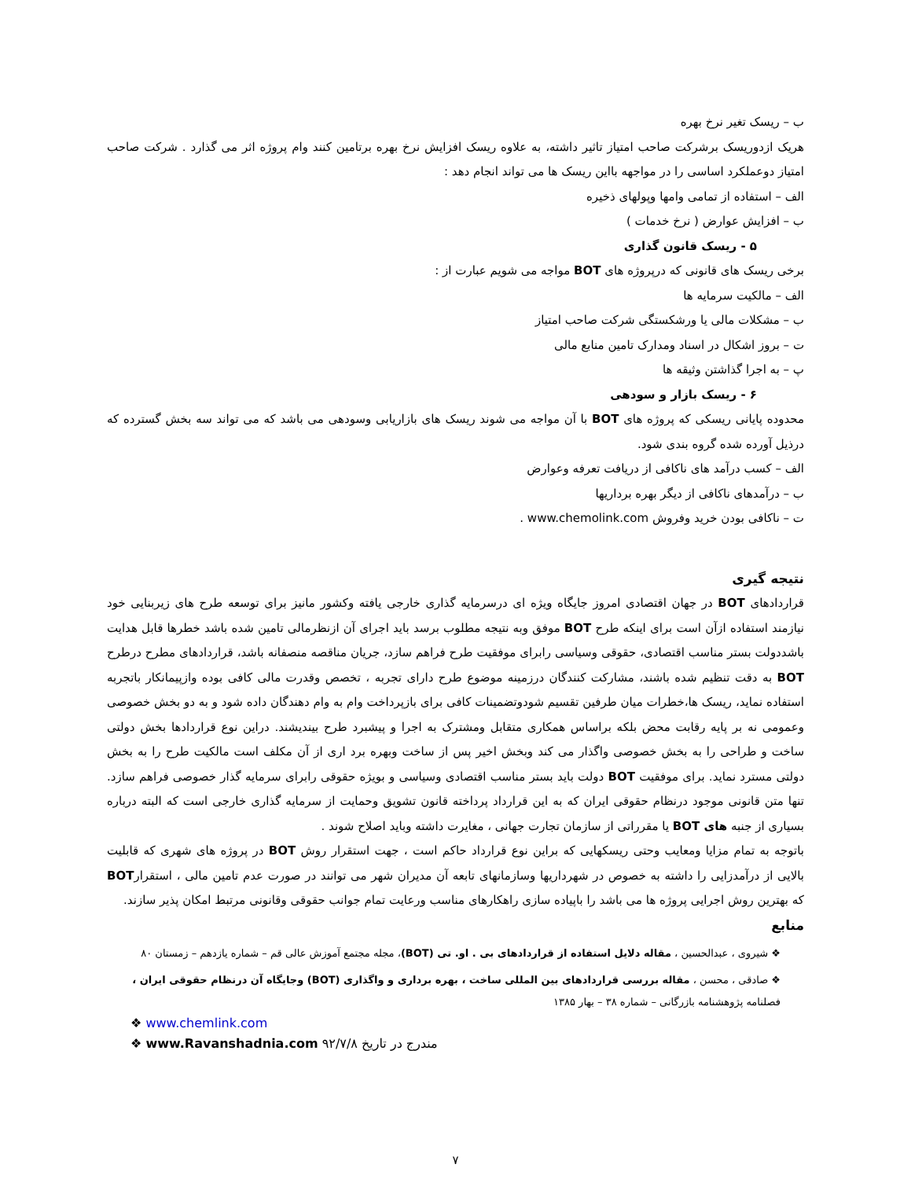ب – ریسک تغیر نرخ بهره
هریک ازدوریسک برشرکت صاحب امتیاز تاثیر داشته، به علاوه ریسک افزایش نرخ بهره برتامین کنند وام پروژه اثر می گذارد . شرکت صاحب امتیاز دوعملکرد اساسی را در مواجهه بااین ریسک ها می تواند انجام دهد :
الف – استفاده از تمامی وامها وپولهای ذخیره
ب – افزایش عوارض ( نرخ خدمات )
۵ - ریسک قانون گذاری
برخی ریسک های قانونی که درپروژه های BOT مواجه می شویم عبارت از :
الف – مالکیت سرمایه ها
ب – مشکلات مالی یا ورشکستگی شرکت صاحب امتیاز
ت – بروز اشکال در اسناد ومدارک تامین منابع مالی
پ – به اجرا گذاشتن وثیقه ها
۶ - ریسک بازار و سودهی
محدوده پایانی ریسکی که پروژه های BOT با آن مواجه می شوند ریسک های بازاریابی وسودهی می باشد که می تواند سه بخش گسترده که درذیل آورده شده گروه بندی شود.
الف – کسب درآمد های ناکافی از دریافت تعرفه وعوارض
ب – درآمدهای ناکافی از دیگر بهره برداریها
ت – ناکافی بودن خرید وفروش www.chemolink.com .
نتیجه گیری
قراردادهای BOT در جهان اقتصادی امروز جایگاه ویژه ای درسرمایه گذاری خارجی یافته وکشور مانیز برای توسعه طرح های زیربنایی خود نیازمند استفاده ازآن است برای اینکه طرح BOT موفق وبه نتیجه مطلوب برسد باید اجرای آن ازنظرمالی تامین شده باشد خطرها قابل هدایت باشددولت بستر مناسب اقتصادی، حقوقی وسیاسی رابرای موفقیت طرح فراهم سازد، جریان مناقصه منصفانه باشد، قراردادهای مطرح درطرح BOT به دقت تنظیم شده باشند، مشارکت کنندگان درزمینه موضوع طرح دارای تجربه ، تخصص وقدرت مالی کافی بوده وازپیمانکار باتجربه استفاده نماید، ریسک ها،خطرات میان طرفین تقسیم شودوتضمینات کافی برای بازپرداخت وام به وام دهندگان داده شود و به دو بخش خصوصی وعمومی نه بر پایه رقابت محض بلکه براساس همکاری متقابل ومشترک به اجرا و پیشبرد طرح بیندیشند. دراین نوع قراردادها بخش دولتی ساخت و طراحی را به بخش خصوصی واگذار می کند وبخش اخیر پس از ساخت وبهره برد اری از آن مکلف است مالکیت طرح را به بخش دولتی مسترد نماید. برای موفقیت BOT دولت باید بستر مناسب اقتصادی وسیاسی و بویژه حقوقی رابرای سرمایه گذار خصوصی فراهم سازد. تنها متن قانونی موجود درنظام حقوقی ایران که به این قرارداد پرداخته قانون تشویق وحمایت از سرمایه گذاری خارجی است که البته درباره بسیاری از جنبه های BOT یا مقرراتی از سازمان تجارت جهانی ، مغایرت داشته وباید اصلاح شوند .
باتوجه به تمام مزایا ومعایب وحتی ریسکهایی که براین نوع قرارداد حاکم است ، جهت استقرار روش BOT در پروژه های شهری که قابلیت بالایی از درآمدزایی را داشته به خصوص در شهرداریها وسازمانهای تابعه آن مدیران شهر می توانند در صورت عدم تامین مالی ، استقرارBOT که بهترین روش اجرایی پروژه ها می باشد را باپیاده سازی راهکارهای مناسب ورعایت تمام جوانب حقوقی وقانونی مرتبط امکان پذیر سازند.
منابع
❖ شیروی ، عبدالحسین ، مقاله دلایل استفاده از قراردادهای بی . او. تی (BOT)، مجله مجتمع آموزش عالی قم – شماره یازدهم – زمستان ۸۰
❖ صادقی ، محسن ، مقاله بررسی قراردادهای بین المللی ساخت ، بهره برداری و واگذاری (BOT) وجایگاه آن درنظام حقوقی ایران ، فصلنامه پژوهشنامه بازرگانی – شماره ۳۸ – بهار ۱۳۸۵
❖ www.chemlink.com
❖ www.Ravanshadnia.com مندرج در تاریخ ۹۲/۷/۸
۷